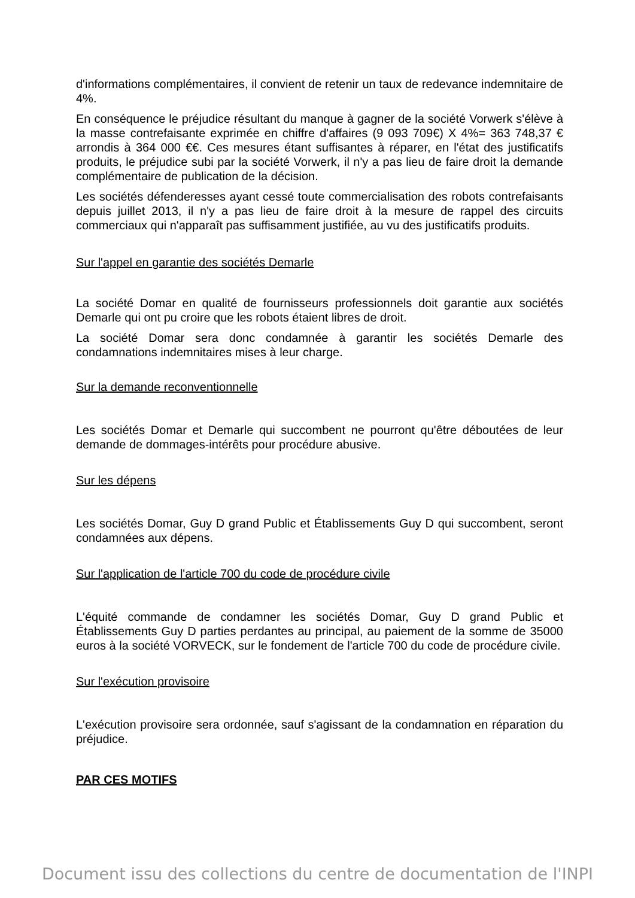d'informations complémentaires, il convient de retenir un taux de redevance indemnitaire de 4%.
En conséquence le préjudice résultant du manque à gagner de la société Vorwerk s'élève à la masse contrefaisante exprimée en chiffre d'affaires (9 093 709€) X 4%= 363 748,37 € arrondis à 364 000 €€. Ces mesures étant suffisantes à réparer, en l'état des justificatifs produits, le préjudice subi par la société Vorwerk, il n'y a pas lieu de faire droit la demande complémentaire de publication de la décision.
Les sociétés défenderesses ayant cessé toute commercialisation des robots contrefaisants depuis juillet 2013, il n'y a pas lieu de faire droit à la mesure de rappel des circuits commerciaux qui n'apparaît pas suffisamment justifiée, au vu des justificatifs produits.
Sur l'appel en garantie des sociétés Demarle
La société Domar en qualité de fournisseurs professionnels doit garantie aux sociétés Demarle qui ont pu croire que les robots étaient libres de droit.
La société Domar sera donc condamnée à garantir les sociétés Demarle des condamnations indemnitaires mises à leur charge.
Sur la demande reconventionnelle
Les sociétés Domar et Demarle qui succombent ne pourront qu'être déboutées de leur demande de dommages-intérêts pour procédure abusive.
Sur les dépens
Les sociétés Domar, Guy D grand Public et Établissements Guy D qui succombent, seront condamnées aux dépens.
Sur l'application de l'article 700 du code de procédure civile
L'équité commande de condamner les sociétés Domar, Guy D grand Public et Établissements Guy D parties perdantes au principal, au paiement de la somme de 35000 euros à la société VORVECK, sur le fondement de l'article 700 du code de procédure civile.
Sur l'exécution provisoire
L'exécution provisoire sera ordonnée, sauf s'agissant de la condamnation en réparation du préjudice.
PAR CES MOTIFS
Document issu des collections du centre de documentation de l'INPI